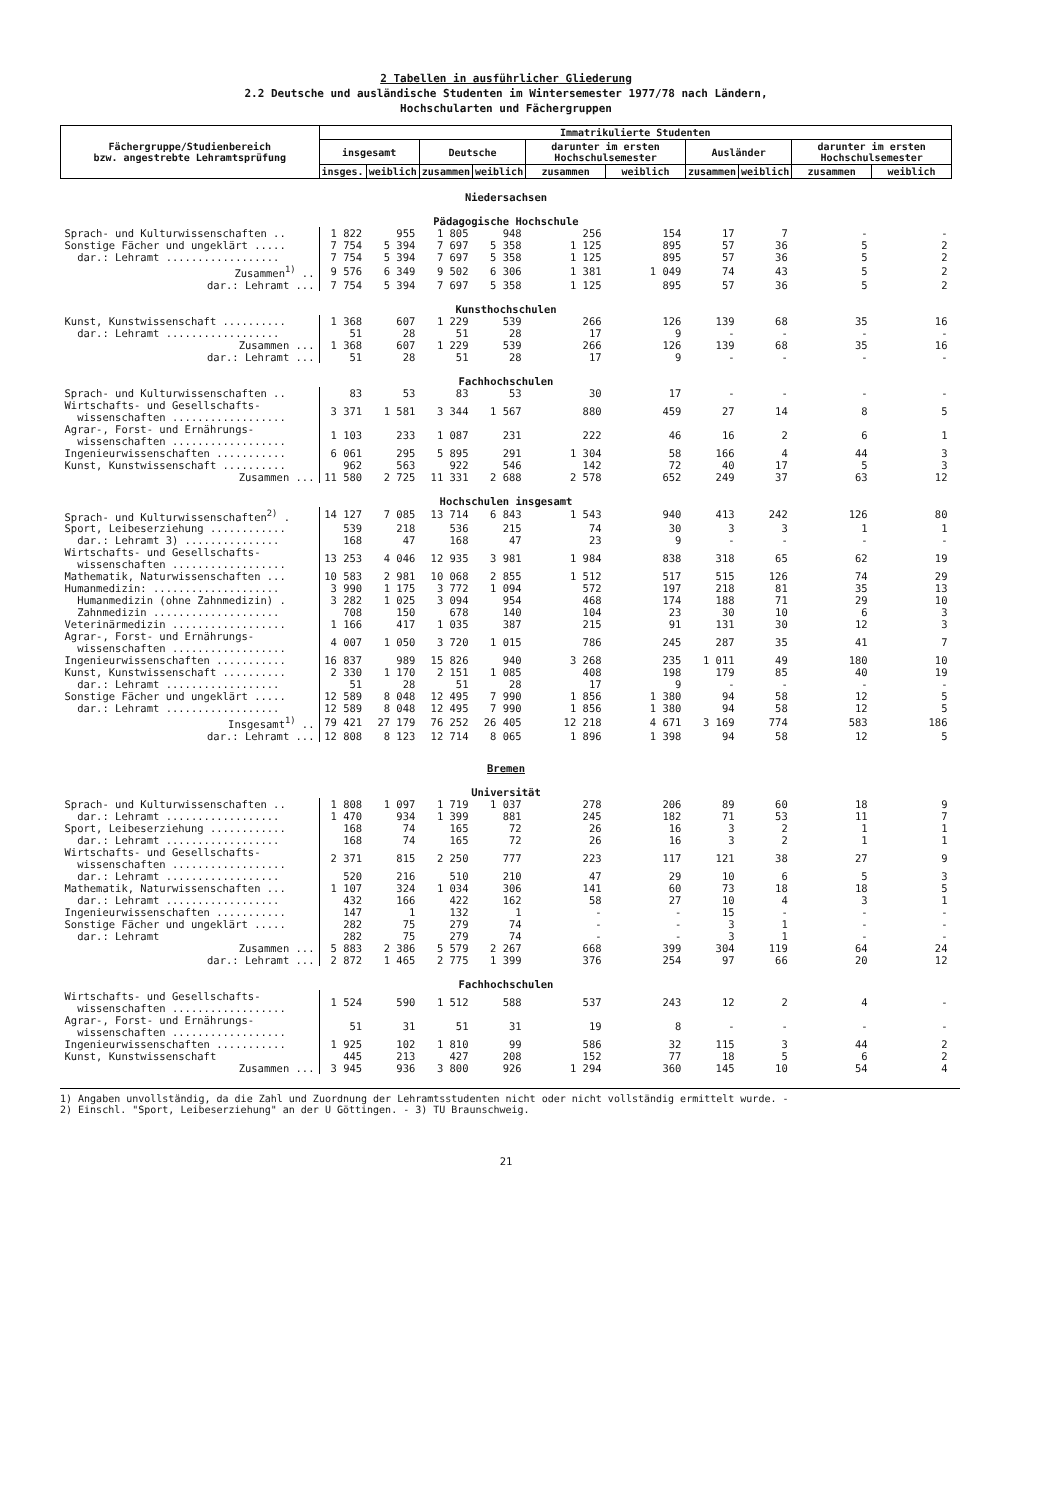2 Tabellen in ausführlicher Gliederung
2.2 Deutsche und ausländische Studenten im Wintersemester 1977/78 nach Ländern,
Hochschularten und Fächergruppen
| Fächergruppe/Studienbereich bzw. angestrebte Lehramtsprüfung | Immatrikulierte Studenten | | | | | | | | | |
| --- | --- | --- | --- | --- | --- | --- | --- | --- | --- | --- |
| | insgesamt | | Deutsche | | darunter im ersten Hochschulsemester | | Ausländer | | darunter im ersten Hochschulsemester | |
| | insges. | weiblich | zusammen | weiblich | zusammen | weiblich | zusammen | weiblich | zusammen | weiblich |
| Niedersachsen | | | | | | | | | | |
| Pädagogische Hochschule | | | | | | | | | | |
| Sprach- und Kulturwissenschaften .. | 1 822 | 955 | 1 805 | 948 | 256 | 154 | 17 | 7 | - | - |
| Sonstige Fächer und ungeklärt ..... | 7 754 | 5 394 | 7 697 | 5 358 | 1 125 | 895 | 57 | 36 | 5 | 2 |
| dar.: Lehramt .................. | 7 754 | 5 394 | 7 697 | 5 358 | 1 125 | 895 | 57 | 36 | 5 | 2 |
| Zusammen<sup>1)</sup> .. | 9 576 | 6 349 | 9 502 | 6 306 | 1 381 | 1 049 | 74 | 43 | 5 | 2 |
| dar.: Lehramt ... | 7 754 | 5 394 | 7 697 | 5 358 | 1 125 | 895 | 57 | 36 | 5 | 2 |
| Kunsthochschulen | | | | | | | | | | |
| Kunst, Kunstwissenschaft .......... | 1 368 | 607 | 1 229 | 539 | 266 | 126 | 139 | 68 | 35 | 16 |
| dar.: Lehramt .................. | 51 | 28 | 51 | 28 | 17 | 9 | - | - | - | - |
| Zusammen ... | 1 368 | 607 | 1 229 | 539 | 266 | 126 | 139 | 68 | 35 | 16 |
| dar.: Lehramt ... | 51 | 28 | 51 | 28 | 17 | 9 | - | - | - | - |
| Fachhochschulen | | | | | | | | | | |
| Sprach- und Kulturwissenschaften .. | 83 | 53 | 83 | 53 | 30 | 17 | - | - | - | - |
| Wirtschafts- und Gesellschafts- wissenschaften .................. | 3 371 | 1 581 | 3 344 | 1 567 | 880 | 459 | 27 | 14 | 8 | 5 |
| Agrar-, Forst- und Ernährungs- wissenschaften .................. | 1 103 | 233 | 1 087 | 231 | 222 | 46 | 16 | 2 | 6 | 1 |
| Ingenieurwissenschaften ........... | 6 061 | 295 | 5 895 | 291 | 1 304 | 58 | 166 | 4 | 44 | 3 |
| Kunst, Kunstwissenschaft .......... | 962 | 563 | 922 | 546 | 142 | 72 | 40 | 17 | 5 | 3 |
| Zusammen ... | 11 580 | 2 725 | 11 331 | 2 688 | 2 578 | 652 | 249 | 37 | 63 | 12 |
| Hochschulen insgesamt | | | | | | | | | | |
| Sprach- und Kulturwissenschaften<sup>2)</sup> . | 14 127 | 7 085 | 13 714 | 6 843 | 1 543 | 940 | 413 | 242 | 126 | 80 |
| Sport, Leibeserziehung ............ | 539 | 218 | 536 | 215 | 74 | 30 | 3 | 3 | 1 | 1 |
| dar.: Lehramt 3) ............... | 168 | 47 | 168 | 47 | 23 | 9 | - | - | - | - |
| Wirtschafts- und Gesellschafts- wissenschaften .................. | 13 253 | 4 046 | 12 935 | 3 981 | 1 984 | 838 | 318 | 65 | 62 | 19 |
| Mathematik, Naturwissenschaften ... | 10 583 | 2 981 | 10 068 | 2 855 | 1 512 | 517 | 515 | 126 | 74 | 29 |
| Humanmedizin: .................... | 3 990 | 1 175 | 3 772 | 1 094 | 572 | 197 | 218 | 81 | 35 | 13 |
| Humanmedizin (ohne Zahnmedizin) . | 3 282 | 1 025 | 3 094 | 954 | 468 | 174 | 188 | 71 | 29 | 10 |
| Zahnmedizin .................... | 708 | 150 | 678 | 140 | 104 | 23 | 30 | 10 | 6 | 3 |
| Veterinärmedizin .................. | 1 166 | 417 | 1 035 | 387 | 215 | 91 | 131 | 30 | 12 | 3 |
| Agrar-, Forst- und Ernährungs- wissenschaften .................. | 4 007 | 1 050 | 3 720 | 1 015 | 786 | 245 | 287 | 35 | 41 | 7 |
| Ingenieurwissenschaften ........... | 16 837 | 989 | 15 826 | 940 | 3 268 | 235 | 1 011 | 49 | 180 | 10 |
| Kunst, Kunstwissenschaft .......... | 2 330 | 1 170 | 2 151 | 1 085 | 408 | 198 | 179 | 85 | 40 | 19 |
| dar.: Lehramt .................. | 51 | 28 | 51 | 28 | 17 | 9 | - | - | - | - |
| Sonstige Fächer und ungeklärt ..... | 12 589 | 8 048 | 12 495 | 7 990 | 1 856 | 1 380 | 94 | 58 | 12 | 5 |
| dar.: Lehramt .................. | 12 589 | 8 048 | 12 495 | 7 990 | 1 856 | 1 380 | 94 | 58 | 12 | 5 |
| Insgesamt<sup>1)</sup> .. | 79 421 | 27 179 | 76 252 | 26 405 | 12 218 | 4 671 | 3 169 | 774 | 583 | 186 |
| dar.: Lehramt ... | 12 808 | 8 123 | 12 714 | 8 065 | 1 896 | 1 398 | 94 | 58 | 12 | 5 |
| Bremen | | | | | | | | | | |
| Universität | | | | | | | | | | |
| Sprach- und Kulturwissenschaften .. | 1 808 | 1 097 | 1 719 | 1 037 | 278 | 206 | 89 | 60 | 18 | 9 |
| dar.: Lehramt .................. | 1 470 | 934 | 1 399 | 881 | 245 | 182 | 71 | 53 | 11 | 7 |
| Sport, Leibeserziehung ............ | 168 | 74 | 165 | 72 | 26 | 16 | 3 | 2 | 1 | 1 |
| dar.: Lehramt .................. | 168 | 74 | 165 | 72 | 26 | 16 | 3 | 2 | 1 | 1 |
| Wirtschafts- und Gesellschafts- wissenschaften .................. | 2 371 | 815 | 2 250 | 777 | 223 | 117 | 121 | 38 | 27 | 9 |
| dar.: Lehramt .................. | 520 | 216 | 510 | 210 | 47 | 29 | 10 | 6 | 5 | 3 |
| Mathematik, Naturwissenschaften ... | 1 107 | 324 | 1 034 | 306 | 141 | 60 | 73 | 18 | 18 | 5 |
| dar.: Lehramt .................. | 432 | 166 | 422 | 162 | 58 | 27 | 10 | 4 | 3 | 1 |
| Ingenieurwissenschaften ........... | 147 | 1 | 132 | 1 | - | - | 15 | - | - | - |
| Sonstige Fächer und ungeklärt ..... | 282 | 75 | 279 | 74 | - | - | 3 | 1 | - | - |
| dar.: Lehramt | 282 | 75 | 279 | 74 | - | - | 3 | 1 | - | - |
| Zusammen ... | 5 883 | 2 386 | 5 579 | 2 267 | 668 | 399 | 304 | 119 | 64 | 24 |
| dar.: Lehramt ... | 2 872 | 1 465 | 2 775 | 1 399 | 376 | 254 | 97 | 66 | 20 | 12 |
| Fachhochschulen | | | | | | | | | | |
| Wirtschafts- und Gesellschafts- wissenschaften .................. | 1 524 | 590 | 1 512 | 588 | 537 | 243 | 12 | 2 | 4 | - |
| Agrar-, Forst- und Ernährungs- wissenschaften .................. | 51 | 31 | 51 | 31 | 19 | 8 | - | - | - | - |
| Ingenieurwissenschaften ........... | 1 925 | 102 | 1 810 | 99 | 586 | 32 | 115 | 3 | 44 | 2 |
| Kunst, Kunstwissenschaft | 445 | 213 | 427 | 208 | 152 | 77 | 18 | 5 | 6 | 2 |
| Zusammen ... | 3 945 | 936 | 3 800 | 926 | 1 294 | 360 | 145 | 10 | 54 | 4 |
1) Angaben unvollständig, da die Zahl und Zuordnung der Lehramtsstudenten nicht oder nicht vollständig ermittelt wurde. -
2) Einschl. "Sport, Leibeserziehung" an der U Göttingen. - 3) TU Braunschweig.
21